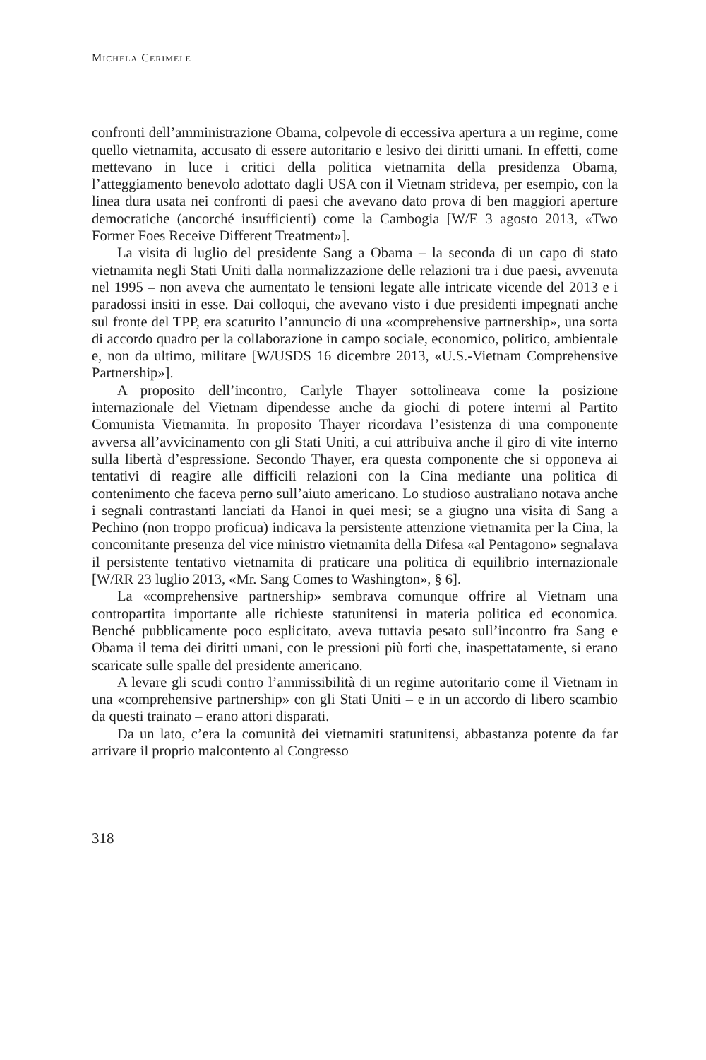MICHELA CERIMELE
confronti dell’amministrazione Obama, colpevole di eccessiva apertura a un regime, come quello vietnamita, accusato di essere autoritario e lesivo dei diritti umani. In effetti, come mettevano in luce i critici della politica vietnamita della presidenza Obama, l’atteggiamento benevolo adottato dagli USA con il Vietnam strideva, per esempio, con la linea dura usata nei confronti di paesi che avevano dato prova di ben maggiori aperture democratiche (ancorché insufficienti) come la Cambogia [W/E 3 agosto 2013, «Two Former Foes Receive Different Treatment»].
La visita di luglio del presidente Sang a Obama – la seconda di un capo di stato vietnamita negli Stati Uniti dalla normalizzazione delle relazioni tra i due paesi, avvenuta nel 1995 – non aveva che aumentato le tensioni legate alle intricate vicende del 2013 e i paradossi insiti in esse. Dai colloqui, che avevano visto i due presidenti impegnati anche sul fronte del TPP, era scaturito l’annuncio di una «comprehensive partnership», una sorta di accordo quadro per la collaborazione in campo sociale, economico, politico, ambientale e, non da ultimo, militare [W/USDS 16 dicembre 2013, «U.S.-Vietnam Comprehensive Partnership»].
A proposito dell’incontro, Carlyle Thayer sottolineava come la posizione internazionale del Vietnam dipendesse anche da giochi di potere interni al Partito Comunista Vietnamita. In proposito Thayer ricordava l’esistenza di una componente avversa all’avvicinamento con gli Stati Uniti, a cui attribuiva anche il giro di vite interno sulla libertà d’espressione. Secondo Thayer, era questa componente che si opponeva ai tentativi di reagire alle difficili relazioni con la Cina mediante una politica di contenimento che faceva perno sull’aiuto americano. Lo studioso australiano notava anche i segnali contrastanti lanciati da Hanoi in quei mesi; se a giugno una visita di Sang a Pechino (non troppo proficua) indicava la persistente attenzione vietnamita per la Cina, la concomitante presenza del vice ministro vietnamita della Difesa «al Pentagono» segnalava il persistente tentativo vietnamita di praticare una politica di equilibrio internazionale [W/RR 23 luglio 2013, «Mr. Sang Comes to Washington», § 6].
La «comprehensive partnership» sembrava comunque offrire al Vietnam una contropartita importante alle richieste statunitensi in materia politica ed economica. Benché pubblicamente poco esplicitato, aveva tuttavia pesato sull’incontro fra Sang e Obama il tema dei diritti umani, con le pressioni più forti che, inaspettatamente, si erano scaricate sulle spalle del presidente americano.
A levare gli scudi contro l’ammissibilità di un regime autoritario come il Vietnam in una «comprehensive partnership» con gli Stati Uniti – e in un accordo di libero scambio da questi trainato – erano attori disparati.
Da un lato, c’era la comunità dei vietnamiti statunitensi, abbastanza potente da far arrivare il proprio malcontento al Congresso
318